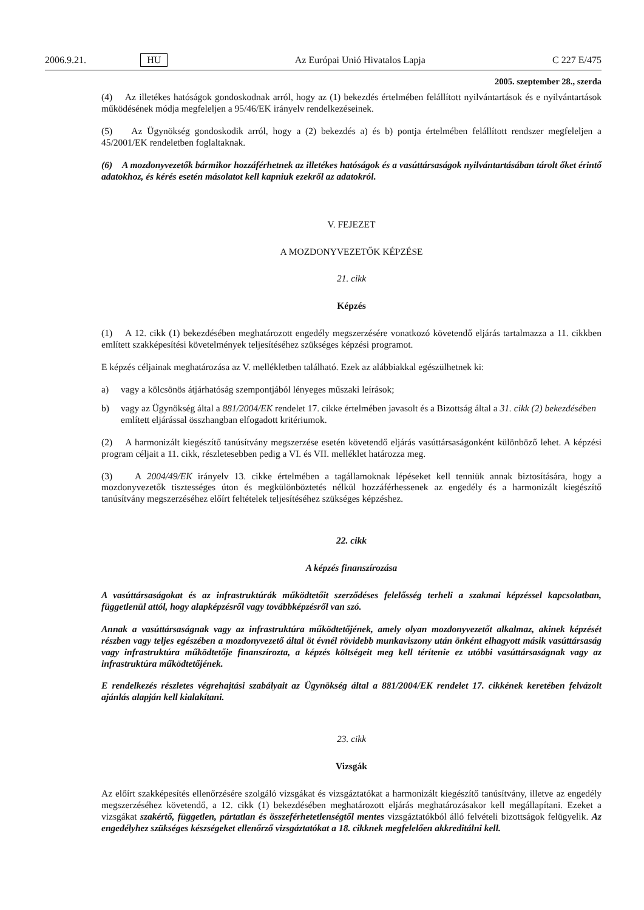2006.9.21. HU Az Európai Unió Hivatalos Lapja C 227 E/475
2005. szeptember 28., szerda
(4) Az illetékes hatóságok gondoskodnak arról, hogy az (1) bekezdés értelmében felállított nyilvántartások és e nyilvántartások működésének módja megfeleljen a 95/46/EK irányelv rendelkezéseinek.
(5) Az Ügynökség gondoskodik arról, hogy a (2) bekezdés a) és b) pontja értelmében felállított rendszer megfeleljen a 45/2001/EK rendeletben foglaltaknak.
(6) A mozdonyvezetők bármikor hozzáférhetnek az illetékes hatóságok és a vasúttársaságok nyilvántartásában tárolt őket érintő adatokhoz, és kérés esetén másolatot kell kapniuk ezekről az adatokról.
V. FEJEZET
A MOZDONYVEZETŐK KÉPZÉSE
21. cikk
Képzés
(1) A 12. cikk (1) bekezdésében meghatározott engedély megszerzésére vonatkozó követendő eljárás tartalmazza a 11. cikkben említett szakképesítési követelmények teljesítéséhez szükséges képzési programot.
E képzés céljainak meghatározása az V. mellékletben található. Ezek az alábbiakkal egészülhetnek ki:
a) vagy a kölcsönös átjárhatóság szempontjából lényeges műszaki leírások;
b) vagy az Ügynökség által a 881/2004/EK rendelet 17. cikke értelmében javasolt és a Bizottság által a 31. cikk (2) bekezdésében említett eljárással összhangban elfogadott kritériumok.
(2) A harmonizált kiegészítő tanúsítvány megszerzése esetén követendő eljárás vasúttársaságonként különböző lehet. A képzési program céljait a 11. cikk, részletesebben pedig a VI. és VII. melléklet határozza meg.
(3) A 2004/49/EK irányelv 13. cikke értelmében a tagállamoknak lépéseket kell tenniük annak biztosítására, hogy a mozdonyvezetők tisztességes úton és megkülönböztetés nélkül hozzáférhessenek az engedély és a harmonizált kiegészítő tanúsítvány megszerzéséhez előírt feltételek teljesítéséhez szükséges képzéshez.
22. cikk
A képzés finanszírozása
A vasúttársaságokat és az infrastruktúrák működtetőit szerződéses felelősség terheli a szakmai képzéssel kapcsolatban, függetlenül attól, hogy alapképzésről vagy továbbképzésről van szó.
Annak a vasúttársaságnak vagy az infrastruktúra működtetőjének, amely olyan mozdonyvezetőt alkalmaz, akinek képzését részben vagy teljes egészében a mozdonyvezető által öt évnél rövidebb munkaviszony után önként elhagyott másik vasúttársaság vagy infrastruktúra működtetője finanszírozta, a képzés költségeit meg kell térítenie ez utóbbi vasúttársaságnak vagy az infrastruktúra működtetőjének.
E rendelkezés részletes végrehajtási szabályait az Ügynökség által a 881/2004/EK rendelet 17. cikkének keretében felvázolt ajánlás alapján kell kialakítani.
23. cikk
Vizsgák
Az előírt szakképesítés ellenőrzésére szolgáló vizsgákat és vizsgáztatókat a harmonizált kiegészítő tanúsítvány, illetve az engedély megszerzéséhez követendő, a 12. cikk (1) bekezdésében meghatározott eljárás meghatározásakor kell megállapítani. Ezeket a vizsgákat szakértő, független, pártatlan és összeférhetetlenségtől mentes vizsgáztatókból álló felvételi bizottságok felügyelik. Az engedélyhez szükséges készségeket ellenőrző vizsgáztatókat a 18. cikknek megfelelően akkreditálni kell.